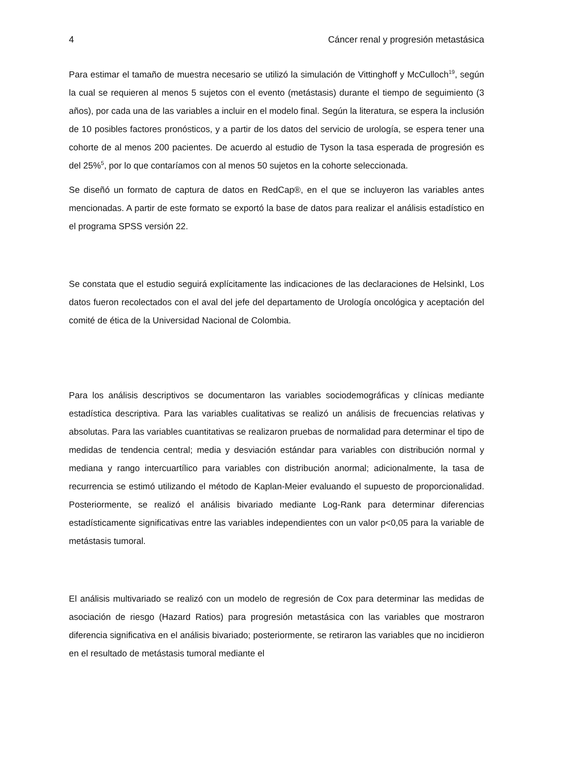4 Cáncer renal y progresión metastásica
Para estimar el tamaño de muestra necesario se utilizó la simulación de Vittinghoff y McCulloch<sup>19</sup>, según la cual se requieren al menos 5 sujetos con el evento (metástasis) durante el tiempo de seguimiento (3 años), por cada una de las variables a incluir en el modelo final. Según la literatura, se espera la inclusión de 10 posibles factores pronósticos, y a partir de los datos del servicio de urología, se espera tener una cohorte de al menos 200 pacientes. De acuerdo al estudio de Tyson la tasa esperada de progresión es del 25%<sup>5</sup>, por lo que contaríamos con al menos 50 sujetos en la cohorte seleccionada.
Se diseñó un formato de captura de datos en RedCap®, en el que se incluyeron las variables antes mencionadas. A partir de este formato se exportó la base de datos para realizar el análisis estadístico en el programa SPSS versión 22.
Se constata que el estudio seguirá explícitamente las indicaciones de las declaraciones de HelsinkI, Los datos fueron recolectados con el aval del jefe del departamento de Urología oncológica y aceptación del comité de ética de la Universidad Nacional de Colombia.
Para los análisis descriptivos se documentaron las variables sociodemográficas y clínicas mediante estadística descriptiva. Para las variables cualitativas se realizó un análisis de frecuencias relativas y absolutas. Para las variables cuantitativas se realizaron pruebas de normalidad para determinar el tipo de medidas de tendencia central; media y desviación estándar para variables con distribución normal y mediana y rango intercuartílico para variables con distribución anormal; adicionalmente, la tasa de recurrencia se estimó utilizando el método de Kaplan-Meier evaluando el supuesto de proporcionalidad. Posteriormente, se realizó el análisis bivariado mediante Log-Rank para determinar diferencias estadísticamente significativas entre las variables independientes con un valor p<0,05 para la variable de metástasis tumoral.
El análisis multivariado se realizó con un modelo de regresión de Cox para determinar las medidas de asociación de riesgo (Hazard Ratios) para progresión metastásica con las variables que mostraron diferencia significativa en el análisis bivariado; posteriormente, se retiraron las variables que no incidieron en el resultado de metástasis tumoral mediante el